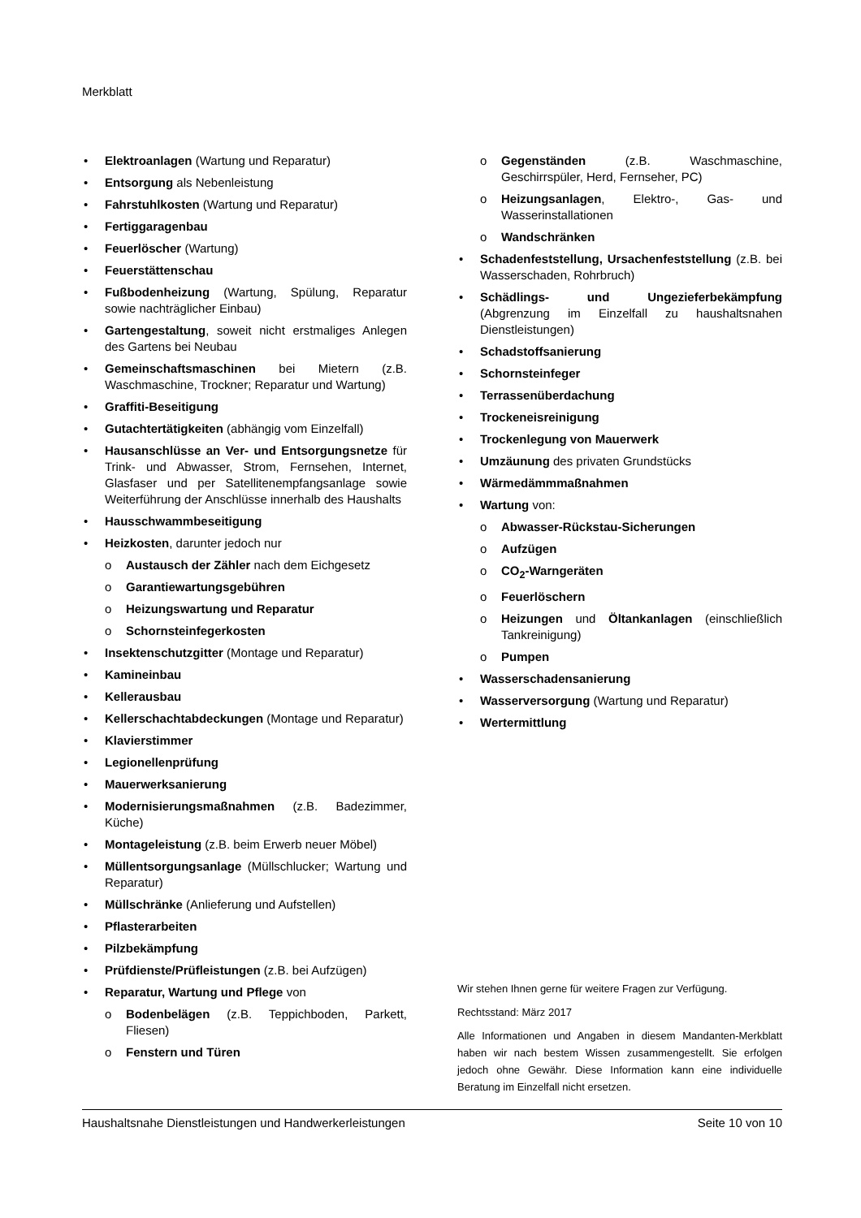Merkblatt
• Elektroanlagen (Wartung und Reparatur)
• Entsorgung als Nebenleistung
• Fahrstuhlkosten (Wartung und Reparatur)
• Fertiggaragenbau
• Feuerlöscher (Wartung)
• Feuerstättenschau
• Fußbodenheizung (Wartung, Spülung, Reparatur sowie nachträglicher Einbau)
• Gartengestaltung, soweit nicht erstmaliges Anlegen des Gartens bei Neubau
• Gemeinschaftsmaschinen bei Mietern (z.B. Waschmaschine, Trockner; Reparatur und Wartung)
• Graffiti-Beseitigung
• Gutachtertätigkeiten (abhängig vom Einzelfall)
• Hausanschlüsse an Ver- und Entsorgungsnetze für Trink- und Abwasser, Strom, Fernsehen, Internet, Glasfaser und per Satellitenempfangsanlage sowie Weiterführung der Anschlüsse innerhalb des Haushalts
• Hausschwammbeseitigung
• Heizkosten, darunter jedoch nur
o Austausch der Zähler nach dem Eichgesetz
o Garantiewartungsgebühren
o Heizungswartung und Reparatur
o Schornsteinfegerkosten
• Insektenschutzgitter (Montage und Reparatur)
• Kamineinbau
• Kellerausbau
• Kellerschachtabdeckungen (Montage und Reparatur)
• Klavierstimmer
• Legionellenprüfung
• Mauerwerksanierung
• Modernisierungsmaßnahmen (z.B. Badezimmer, Küche)
• Montageleistung (z.B. beim Erwerb neuer Möbel)
• Müllentsorgungsanlage (Müllschlucker; Wartung und Reparatur)
• Müllschränke (Anlieferung und Aufstellen)
• Pflasterarbeiten
• Pilzbekämpfung
• Prüfdienste/Prüfleistungen (z.B. bei Aufzügen)
• Reparatur, Wartung und Pflege von
o Bodenbelägen (z.B. Teppichboden, Parkett, Fliesen)
o Fenstern und Türen
o Gegenständen (z.B. Waschmaschine, Geschirrspüler, Herd, Fernseher, PC)
o Heizungsanlagen, Elektro-, Gas- und Wasserinstallationen
o Wandschränken
• Schadenfeststellung, Ursachenfeststellung (z.B. bei Wasserschaden, Rohrbruch)
• Schädlings- und Ungezieferbekämpfung (Abgrenzung im Einzelfall zu haushaltsnahen Dienstleistungen)
• Schadstoffsanierung
• Schornsteinfeger
• Terrassenüberdachung
• Trockeneisreinigung
• Trockenlegung von Mauerwerk
• Umzäunung des privaten Grundstücks
• Wärmedämmmaßnahmen
• Wartung von:
o Abwasser-Rückstau-Sicherungen
o Aufzügen
o CO<sub>2</sub>-Warngeräten
o Feuerlöschern
o Heizungen und Öltankanlagen (einschließlich Tankreinigung)
o Pumpen
• Wasserschadensanierung
• Wasserversorgung (Wartung und Reparatur)
• Wertermittlung
Wir stehen Ihnen gerne für weitere Fragen zur Verfügung.
Rechtsstand: März 2017
Alle Informationen und Angaben in diesem Mandanten-Merkblatt haben wir nach bestem Wissen zusammengestellt. Sie erfolgen jedoch ohne Gewähr. Diese Information kann eine individuelle Beratung im Einzelfall nicht ersetzen.
Haushaltsnahe Dienstleistungen und Handwerkerleistungen Seite 10 von 10